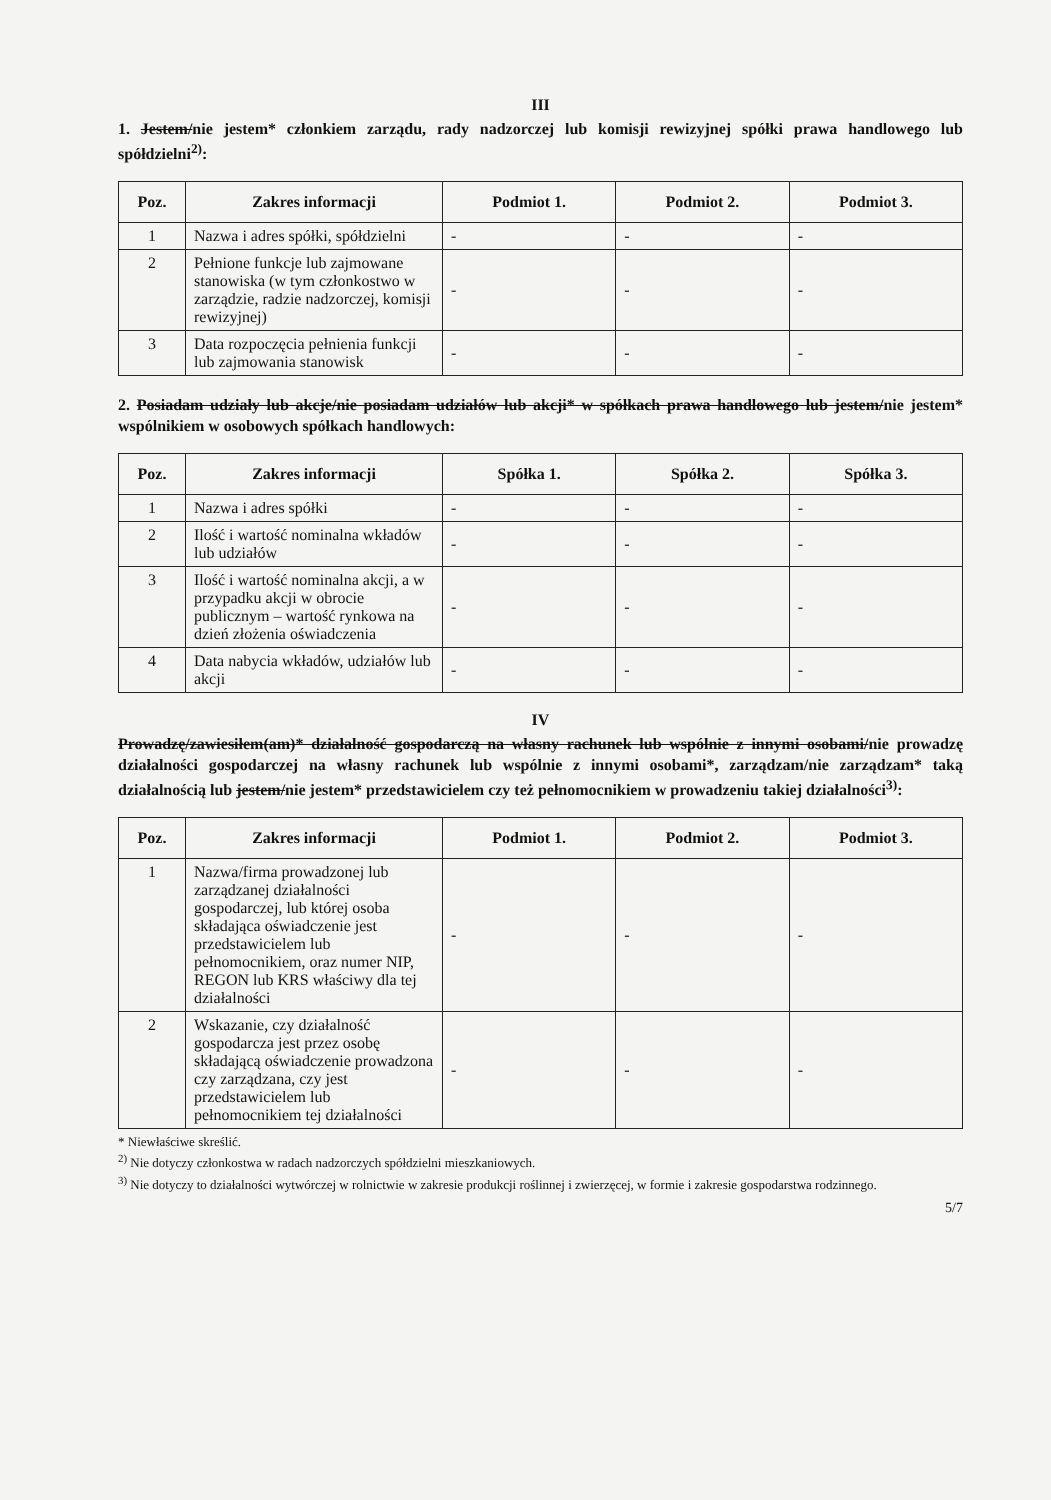III
1. Jestem/nie jestem* członkiem zarządu, rady nadzorczej lub komisji rewizyjnej spółki prawa handlowego lub spółdzielni<sup>2)</sup>:
| Poz. | Zakres informacji | Podmiot 1. | Podmiot 2. | Podmiot 3. |
| --- | --- | --- | --- | --- |
| 1 | Nazwa i adres spółki, spółdzielni | - | - | - |
| 2 | Pełnione funkcje lub zajmowane stanowiska (w tym członkostwo w zarządzie, radzie nadzorczej, komisji rewizyjnej) | - | - | - |
| 3 | Data rozpoczęcia pełnienia funkcji lub zajmowania stanowisk | - | - | - |
2. Posiadam udziały lub akcje/nie posiadam udziałów lub akcji* w spółkach prawa handlowego lub jestem/nie jestem* wspólnikiem w osobowych spółkach handlowych:
| Poz. | Zakres informacji | Spółka 1. | Spółka 2. | Spółka 3. |
| --- | --- | --- | --- | --- |
| 1 | Nazwa i adres spółki | - | - | - |
| 2 | Ilość i wartość nominalna wkładów lub udziałów | - | - | - |
| 3 | Ilość i wartość nominalna akcji, a w przypadku akcji w obrocie publicznym – wartość rynkowa na dzień złożenia oświadczenia | - | - | - |
| 4 | Data nabycia wkładów, udziałów lub akcji | - | - | - |
IV
Prowadzę/zawiesiłem(am)* działalność gospodarczą na własny rachunek lub wspólnie z innymi osobami/nie prowadzę działalności gospodarczej na własny rachunek lub wspólnie z innymi osobami*, zarządzam/nie zarządzam* taką działalnością lub jestem/nie jestem* przedstawicielem czy też pełnomocnikiem w prowadzeniu takiej działalności<sup>3)</sup>:
| Poz. | Zakres informacji | Podmiot 1. | Podmiot 2. | Podmiot 3. |
| --- | --- | --- | --- | --- |
| 1 | Nazwa/firma prowadzonej lub zarządzanej działalności gospodarczej, lub której osoba składająca oświadczenie jest przedstawicielem lub pełnomocnikiem, oraz numer NIP, REGON lub KRS właściwy dla tej działalności | - | - | - |
| 2 | Wskazanie, czy działalność gospodarcza jest przez osobę składającą oświadczenie prowadzona czy zarządzana, czy jest przedstawicielem lub pełnomocnikiem tej działalności | - | - | - |
* Niewłaściwe skreślić.
<sup>2)</sup> Nie dotyczy członkostwa w radach nadzorczych spółdzielni mieszkaniowych.
<sup>3)</sup> Nie dotyczy to działalności wytwórczej w rolnictwie w zakresie produkcji roślinnej i zwierzęcej, w formie i zakresie gospodarstwa rodzinnego.
5/7